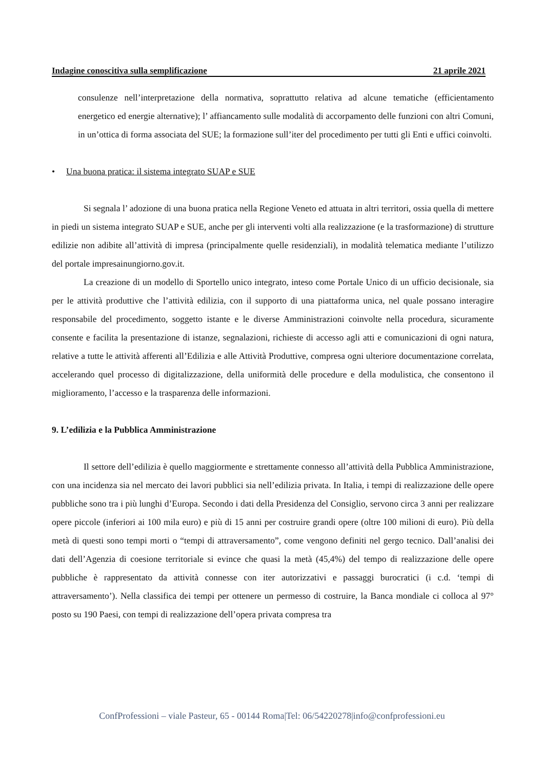Indagine conoscitiva sulla semplificazione 21 aprile 2021
consulenze nell’interpretazione della normativa, soprattutto relativa ad alcune tematiche (efficientamento energetico ed energie alternative); l’ affiancamento sulle modalità di accorpamento delle funzioni con altri Comuni, in un’ottica di forma associata del SUE; la formazione sull’iter del procedimento per tutti gli Enti e uffici coinvolti.
• Una buona pratica: il sistema integrato SUAP e SUE
Si segnala l’ adozione di una buona pratica nella Regione Veneto ed attuata in altri territori, ossia quella di mettere in piedi un sistema integrato SUAP e SUE, anche per gli interventi volti alla realizzazione (e la trasformazione) di strutture edilizie non adibite all’attività di impresa (principalmente quelle residenziali), in modalità telematica mediante l’utilizzo del portale impresainungiorno.gov.it.
La creazione di un modello di Sportello unico integrato, inteso come Portale Unico di un ufficio decisionale, sia per le attività produttive che l’attività edilizia, con il supporto di una piattaforma unica, nel quale possano interagire responsabile del procedimento, soggetto istante e le diverse Amministrazioni coinvolte nella procedura, sicuramente consente e facilita la presentazione di istanze, segnalazioni, richieste di accesso agli atti e comunicazioni di ogni natura, relative a tutte le attività afferenti all’Edilizia e alle Attività Produttive, compresa ogni ulteriore documentazione correlata, accelerando quel processo di digitalizzazione, della uniformità delle procedure e della modulistica, che consentono il miglioramento, l’accesso e la trasparenza delle informazioni.
9. L’edilizia e la Pubblica Amministrazione
Il settore dell’edilizia è quello maggiormente e strettamente connesso all’attività della Pubblica Amministrazione, con una incidenza sia nel mercato dei lavori pubblici sia nell’edilizia privata. In Italia, i tempi di realizzazione delle opere pubbliche sono tra i più lunghi d’Europa. Secondo i dati della Presidenza del Consiglio, servono circa 3 anni per realizzare opere piccole (inferiori ai 100 mila euro) e più di 15 anni per costruire grandi opere (oltre 100 milioni di euro). Più della metà di questi sono tempi morti o “tempi di attraversamento”, come vengono definiti nel gergo tecnico. Dall’analisi dei dati dell’Agenzia di coesione territoriale si evince che quasi la metà (45,4%) del tempo di realizzazione delle opere pubbliche è rappresentato da attività connesse con iter autorizzativi e passaggi burocratici (i c.d. ‘tempi di attraversamento’). Nella classifica dei tempi per ottenere un permesso di costruire, la Banca mondiale ci colloca al 97° posto su 190 Paesi, con tempi di realizzazione dell’opera privata compresa tra
ConfProfessioni – viale Pasteur, 65 - 00144 Roma|Tel: 06/54220278|info@confprofessioni.eu